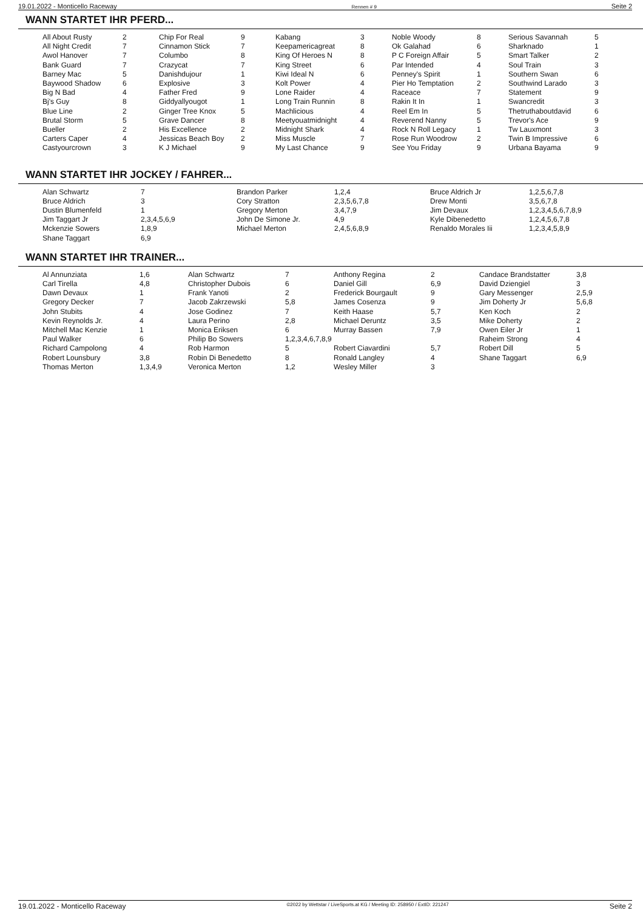19.01.2022 - Monticello Raceway Rennen # 9 Seite 2
WANN STARTET IHR PFERD...
| All About Rusty | 2 | Chip For Real | 9 | Kabang | 3 | Noble Woody | 8 | Serious Savannah | 5 |
| All Night Credit | 7 | Cinnamon Stick | 7 | Keepamericagreat | 8 | Ok Galahad | 6 | Sharknado | 1 |
| Awol Hanover | 7 | Columbo | 8 | King Of Heroes N | 8 | P C Foreign Affair | 5 | Smart Talker | 2 |
| Bank Guard | 7 | Crazycat | 7 | King Street | 6 | Par Intended | 4 | Soul Train | 3 |
| Barney Mac | 5 | Danishdujour | 1 | Kiwi Ideal N | 6 | Penney's Spirit | 1 | Southern Swan | 6 |
| Baywood Shadow | 6 | Explosive | 3 | Kolt Power | 4 | Pier Ho Temptation | 2 | Southwind Larado | 3 |
| Big N Bad | 4 | Father Fred | 9 | Lone Raider | 4 | Raceace | 7 | Statement | 9 |
| Bj's Guy | 8 | Giddyallyougot | 1 | Long Train Runnin | 8 | Rakin It In | 1 | Swancredit | 3 |
| Blue Line | 2 | Ginger Tree Knox | 5 | Machlicious | 4 | Reel Em In | 5 | Thetruthaboutdavid | 6 |
| Brutal Storm | 5 | Grave Dancer | 8 | Meetyouatmidnight | 4 | Reverend Nanny | 5 | Trevor's Ace | 9 |
| Bueller | 2 | His Excellence | 2 | Midnight Shark | 4 | Rock N Roll Legacy | 1 | Tw Lauxmont | 3 |
| Carters Caper | 4 | Jessicas Beach Boy | 2 | Miss Muscle | 7 | Rose Run Woodrow | 2 | Twin B Impressive | 6 |
| Castyourcrown | 3 | K J Michael | 9 | My Last Chance | 9 | See You Friday | 9 | Urbana Bayama | 9 |
WANN STARTET IHR JOCKEY / FAHRER...
| Alan Schwartz | 7 | Brandon Parker | 1,2,4 | Bruce Aldrich Jr | 1,2,5,6,7,8 |
| Bruce Aldrich | 3 | Cory Stratton | 2,3,5,6,7,8 | Drew Monti | 3,5,6,7,8 |
| Dustin Blumenfeld | 1 | Gregory Merton | 3,4,7,9 | Jim Devaux | 1,2,3,4,5,6,7,8,9 |
| Jim Taggart Jr | 2,3,4,5,6,9 | John De Simone Jr. | 4,9 | Kyle Dibenedetto | 1,2,4,5,6,7,8 |
| Mckenzie Sowers | 1,8,9 | Michael Merton | 2,4,5,6,8,9 | Renaldo Morales Iii | 1,2,3,4,5,8,9 |
| Shane Taggart | 6,9 | | | | |
WANN STARTET IHR TRAINER...
| Al Annunziata | 1,6 | Alan Schwartz | 7 | Anthony Regina | 2 | Candace Brandstatter | 3,8 |
| Carl Tirella | 4,8 | Christopher Dubois | 6 | Daniel Gill | 6,9 | David Dziengiel | 3 |
| Dawn Devaux | 1 | Frank Yanoti | 2 | Frederick Bourgault | 9 | Gary Messenger | 2,5,9 |
| Gregory Decker | 7 | Jacob Zakrzewski | 5,8 | James Cosenza | 9 | Jim Doherty Jr | 5,6,8 |
| John Stubits | 4 | Jose Godinez | 7 | Keith Haase | 5,7 | Ken Koch | 2 |
| Kevin Reynolds Jr. | 4 | Laura Perino | 2,8 | Michael Deruntz | 3,5 | Mike Doherty | 2 |
| Mitchell Mac Kenzie | 1 | Monica Eriksen | 6 | Murray Bassen | 7,9 | Owen Eiler Jr | 1 |
| Paul Walker | 6 | Philip Bo Sowers | 1,2,3,4,6,7,8,9 | | | Raheim Strong | 4 |
| Richard Campolong | 4 | Rob Harmon | 5 | Robert Ciavardini | 5,7 | Robert Dill | 5 |
| Robert Lounsbury | 3,8 | Robin Di Benedetto | 8 | Ronald Langley | 4 | Shane Taggart | 6,9 |
| Thomas Merton | 1,3,4,9 | Veronica Merton | 1,2 | Wesley Miller | 3 | | |
19.01.2022 - Monticello Raceway ©2022 by Wettstar / LiveSports.at KG / Meeting ID: 258950 / ExtID: 221247 Seite 2